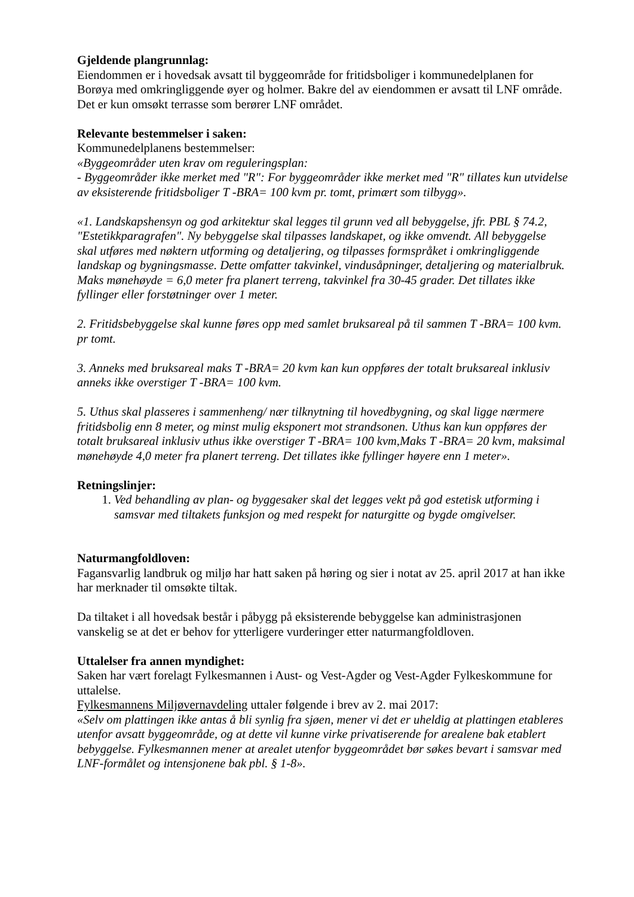Gjeldende plangrunnlag:
Eiendommen er i hovedsak avsatt til byggeområde for fritidsboliger i kommunedelplanen for Borøya med omkringliggende øyer og holmer. Bakre del av eiendommen er avsatt til LNF område. Det er kun omsøkt terrasse som berører LNF området.
Relevante bestemmelser i saken:
Kommunedelplanens bestemmelser:
«Byggeområder uten krav om reguleringsplan:
- Byggeområder ikke merket med "R": For byggeområder ikke merket med "R" tillates kun utvidelse av eksisterende fritidsboliger T -BRA= 100 kvm pr. tomt, primært som tilbygg».
«1. Landskapshensyn og god arkitektur skal legges til grunn ved all bebyggelse, jfr. PBL § 74.2, "Estetikkparagrafen". Ny bebyggelse skal tilpasses landskapet, og ikke omvendt. All bebyggelse skal utføres med nøktern utforming og detaljering, og tilpasses formspråket i omkringliggende landskap og bygningsmasse. Dette omfatter takvinkel, vindusåpninger, detaljering og materialbruk. Maks mønehøyde = 6,0 meter fra planert terreng, takvinkel fra 30-45 grader. Det tillates ikke fyllinger eller forstøtninger over 1 meter.
2. Fritidsbebyggelse skal kunne føres opp med samlet bruksareal på til sammen T -BRA= 100 kvm. pr tomt.
3. Anneks med bruksareal maks T -BRA= 20 kvm kan kun oppføres der totalt bruksareal inklusiv anneks ikke overstiger T -BRA= 100 kvm.
5. Uthus skal plasseres i sammenheng/ nær tilknytning til hovedbygning, og skal ligge nærmere fritidsbolig enn 8 meter, og minst mulig eksponert mot strandsonen. Uthus kan kun oppføres der totalt bruksareal inklusiv uthus ikke overstiger T -BRA= 100 kvm,Maks T -BRA= 20 kvm, maksimal mønehøyde 4,0 meter fra planert terreng. Det tillates ikke fyllinger høyere enn 1 meter».
Retningslinjer:
1. Ved behandling av plan- og byggesaker skal det legges vekt på god estetisk utforming i samsvar med tiltakets funksjon og med respekt for naturgitte og bygde omgivelser.
Naturmangfoldloven:
Fagansvarlig landbruk og miljø har hatt saken på høring og sier i notat av 25. april 2017 at han ikke har merknader til omsøkte tiltak.
Da tiltaket i all hovedsak består i påbygg på eksisterende bebyggelse kan administrasjonen vanskelig se at det er behov for ytterligere vurderinger etter naturmangfoldloven.
Uttalelser fra annen myndighet:
Saken har vært forelagt Fylkesmannen i Aust- og Vest-Agder og Vest-Agder Fylkeskommune for uttalelse.
Fylkesmannens Miljøvernavdeling uttaler følgende i brev av 2. mai 2017:
«Selv om plattingen ikke antas å bli synlig fra sjøen, mener vi det er uheldig at plattingen etableres utenfor avsatt byggeområde, og at dette vil kunne virke privatiserende for arealene bak etablert bebyggelse. Fylkesmannen mener at arealet utenfor byggeområdet bør søkes bevart i samsvar med LNF-formålet og intensjonene bak pbl. § 1-8».